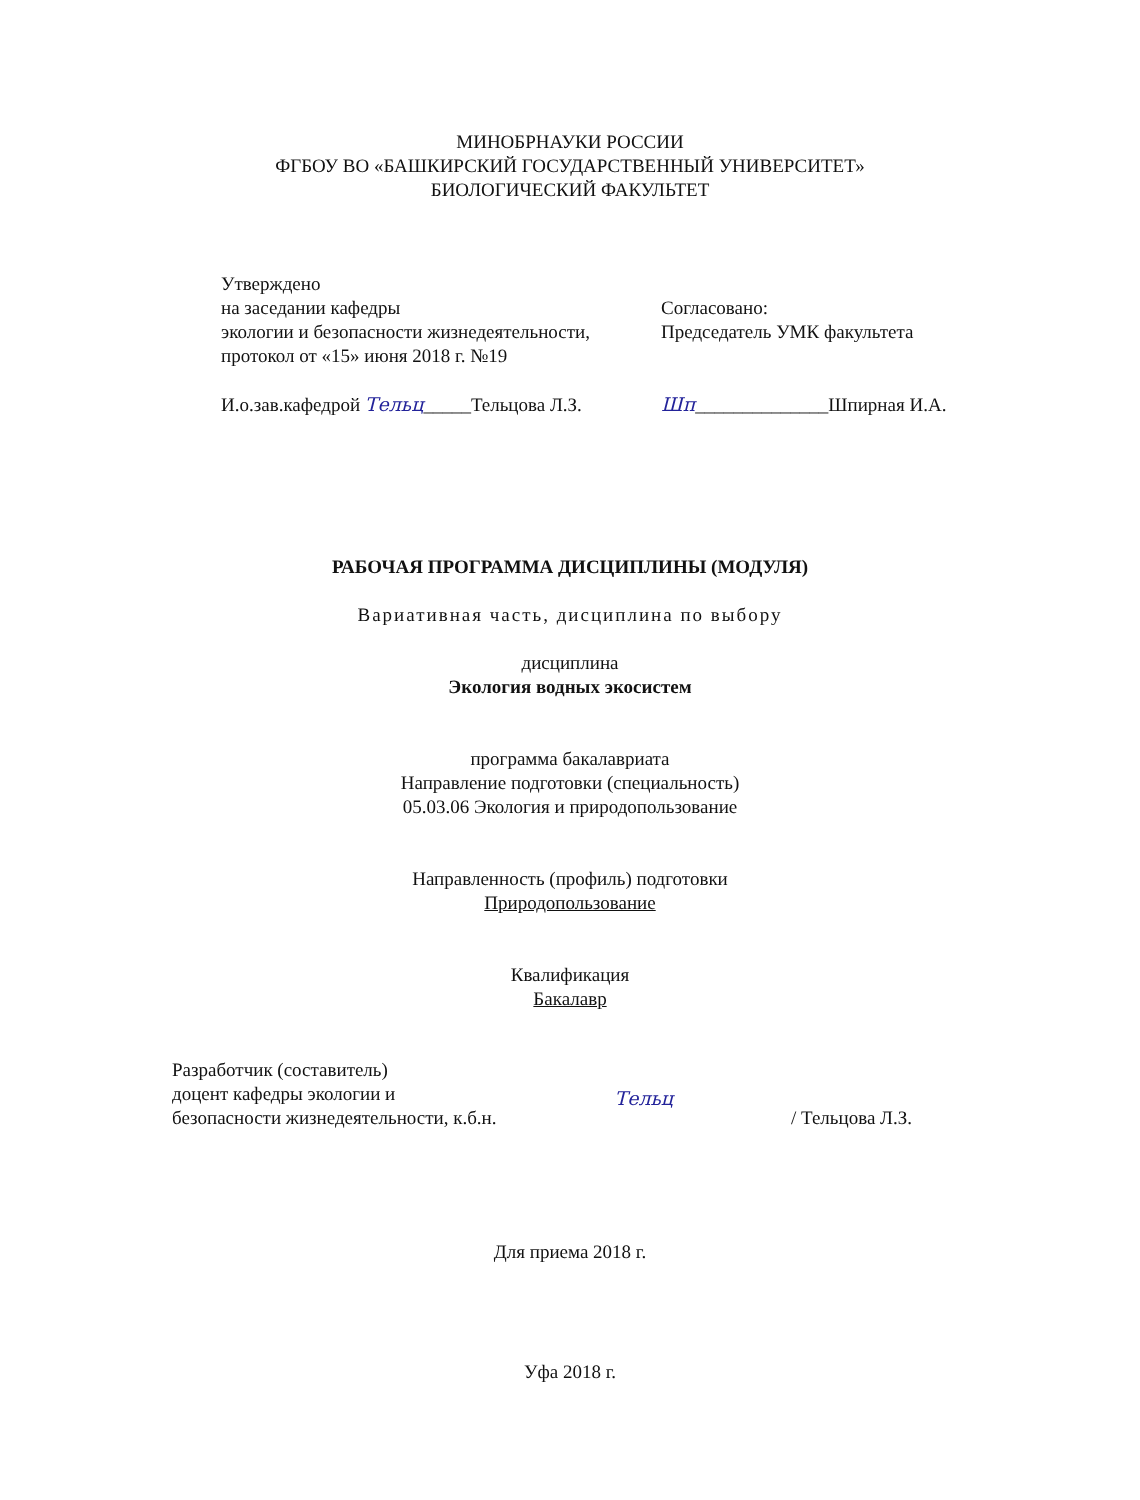МИНОБРНАУКИ РОССИИ
ФГБОУ ВО «БАШКИРСКИЙ ГОСУДАРСТВЕННЫЙ УНИВЕРСИТЕТ»
БИОЛОГИЧЕСКИЙ ФАКУЛЬТЕТ
Утверждено
на заседании кафедры
экологии и безопасности жизнедеятельности,
протокол от «15» июня 2018 г. №19
И.о.зав.кафедрой Тельц_____Тельцова Л.З.
Согласовано:
Председатель УМК факультета
Шп______________Шпирная И.А.
РАБОЧАЯ ПРОГРАММА ДИСЦИПЛИНЫ (МОДУЛЯ)
Вариативная часть, дисциплина по выбору
дисциплина
Экология водных экосистем
программа бакалавриата
Направление подготовки (специальность)
05.03.06 Экология и природопользование
Направленность (профиль) подготовки
Природопользование
Квалификация
Бакалавр
Разработчик (составитель)
доцент кафедры экологии и
безопасности жизнедеятельности, к.б.н.
Тельц
/ Тельцова Л.З.
Для приема 2018 г.
Уфа 2018 г.